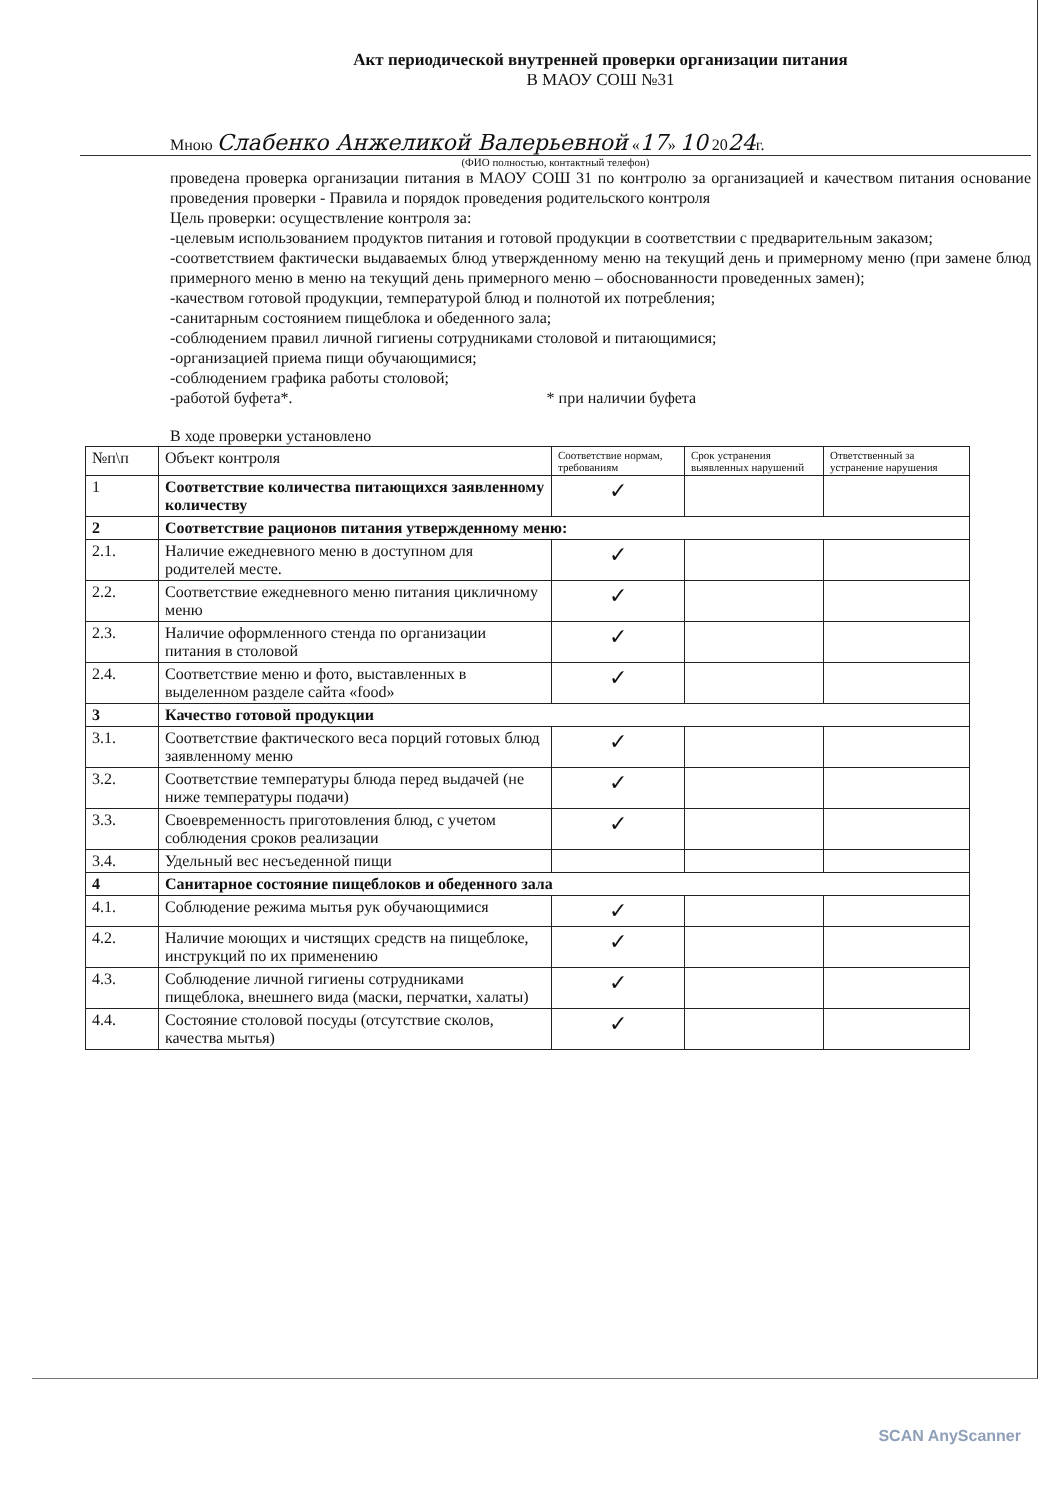Акт периодической внутренней проверки организации питания
В МАОУ СОШ №31
Мною Слабенко Анжеликой Валерьевной «17» 10 2024г.
(ФИО полностью, контактный телефон)
проведена проверка организации питания в МАОУ СОШ 31 по контролю за организацией и качеством питания основание проведения проверки - Правила и порядок проведения родительского контроля
Цель проверки: осуществление контроля за:
-целевым использованием продуктов питания и готовой продукции в соответствии с предварительным заказом;
-соответствием фактически выдаваемых блюд утвержденному меню на текущий день и примерному меню (при замене блюд примерного меню в меню на текущий день примерного меню – обоснованности проведенных замен);
-качеством готовой продукции, температурой блюд и полнотой их потребления;
-санитарным состоянием пищеблока и обеденного зала;
-соблюдением правил личной гигиены сотрудниками столовой и питающимися;
-организацией приема пищи обучающимися;
-соблюдением графика работы столовой;
-работой буфета*. * при наличии буфета
В ходе проверки установлено
| №п\п | Объект контроля | Соответствие нормам, требованиям | Срок устранения выявленных нарушений | Ответственный за устранение нарушения |
| --- | --- | --- | --- | --- |
| 1 | Соответствие количества питающихся заявленному количеству | ✓ | | |
| 2 | Соответствие рационов питания утвержденному меню: | | | |
| 2.1. | Наличие ежедневного меню в доступном для родителей месте. | ✓ | | |
| 2.2. | Соответствие ежедневного меню питания цикличному меню | ✓ | | |
| 2.3. | Наличие оформленного стенда по организации питания в столовой | ✓ | | |
| 2.4. | Соответствие меню и фото, выставленных в выделенном разделе сайта «food» | ✓ | | |
| 3 | Качество готовой продукции | | | |
| 3.1. | Соответствие фактического веса порций готовых блюд заявленному меню | ✓ | | |
| 3.2. | Соответствие температуры блюда перед выдачей (не ниже температуры подачи) | ✓ | | |
| 3.3. | Своевременность приготовления блюд, с учетом соблюдения сроков реализации | ✓ | | |
| 3.4. | Удельный вес несъеденной пищи | | | |
| 4 | Санитарное состояние пищеблоков и обеденного зала | | | |
| 4.1. | Соблюдение режима мытья рук обучающимися | ✓ | | |
| 4.2. | Наличие моющих и чистящих средств на пищеблоке, инструкций по их применению | ✓ | | |
| 4.3. | Соблюдение личной гигиены сотрудниками пищеблока, внешнего вида (маски, перчатки, халаты) | ✓ | | |
| 4.4. | Состояние столовой посуды (отсутствие сколов, качества мытья) | ✓ | | |
SCAN AnyScanner